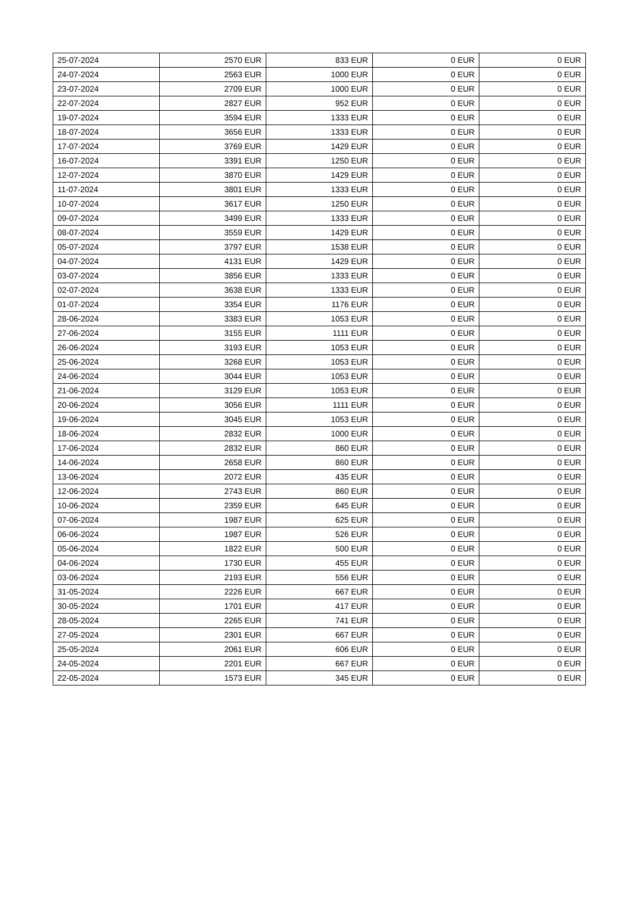| 25-07-2024 | 2570 EUR | 833 EUR | 0 EUR | 0 EUR |
| 24-07-2024 | 2563 EUR | 1000 EUR | 0 EUR | 0 EUR |
| 23-07-2024 | 2709 EUR | 1000 EUR | 0 EUR | 0 EUR |
| 22-07-2024 | 2827 EUR | 952 EUR | 0 EUR | 0 EUR |
| 19-07-2024 | 3594 EUR | 1333 EUR | 0 EUR | 0 EUR |
| 18-07-2024 | 3656 EUR | 1333 EUR | 0 EUR | 0 EUR |
| 17-07-2024 | 3769 EUR | 1429 EUR | 0 EUR | 0 EUR |
| 16-07-2024 | 3391 EUR | 1250 EUR | 0 EUR | 0 EUR |
| 12-07-2024 | 3870 EUR | 1429 EUR | 0 EUR | 0 EUR |
| 11-07-2024 | 3801 EUR | 1333 EUR | 0 EUR | 0 EUR |
| 10-07-2024 | 3617 EUR | 1250 EUR | 0 EUR | 0 EUR |
| 09-07-2024 | 3499 EUR | 1333 EUR | 0 EUR | 0 EUR |
| 08-07-2024 | 3559 EUR | 1429 EUR | 0 EUR | 0 EUR |
| 05-07-2024 | 3797 EUR | 1538 EUR | 0 EUR | 0 EUR |
| 04-07-2024 | 4131 EUR | 1429 EUR | 0 EUR | 0 EUR |
| 03-07-2024 | 3856 EUR | 1333 EUR | 0 EUR | 0 EUR |
| 02-07-2024 | 3638 EUR | 1333 EUR | 0 EUR | 0 EUR |
| 01-07-2024 | 3354 EUR | 1176 EUR | 0 EUR | 0 EUR |
| 28-06-2024 | 3383 EUR | 1053 EUR | 0 EUR | 0 EUR |
| 27-06-2024 | 3155 EUR | 1111 EUR | 0 EUR | 0 EUR |
| 26-06-2024 | 3193 EUR | 1053 EUR | 0 EUR | 0 EUR |
| 25-06-2024 | 3268 EUR | 1053 EUR | 0 EUR | 0 EUR |
| 24-06-2024 | 3044 EUR | 1053 EUR | 0 EUR | 0 EUR |
| 21-06-2024 | 3129 EUR | 1053 EUR | 0 EUR | 0 EUR |
| 20-06-2024 | 3056 EUR | 1111 EUR | 0 EUR | 0 EUR |
| 19-06-2024 | 3045 EUR | 1053 EUR | 0 EUR | 0 EUR |
| 18-06-2024 | 2832 EUR | 1000 EUR | 0 EUR | 0 EUR |
| 17-06-2024 | 2832 EUR | 860 EUR | 0 EUR | 0 EUR |
| 14-06-2024 | 2658 EUR | 860 EUR | 0 EUR | 0 EUR |
| 13-06-2024 | 2072 EUR | 435 EUR | 0 EUR | 0 EUR |
| 12-06-2024 | 2743 EUR | 860 EUR | 0 EUR | 0 EUR |
| 10-06-2024 | 2359 EUR | 645 EUR | 0 EUR | 0 EUR |
| 07-06-2024 | 1987 EUR | 625 EUR | 0 EUR | 0 EUR |
| 06-06-2024 | 1987 EUR | 526 EUR | 0 EUR | 0 EUR |
| 05-06-2024 | 1822 EUR | 500 EUR | 0 EUR | 0 EUR |
| 04-06-2024 | 1730 EUR | 455 EUR | 0 EUR | 0 EUR |
| 03-06-2024 | 2193 EUR | 556 EUR | 0 EUR | 0 EUR |
| 31-05-2024 | 2226 EUR | 667 EUR | 0 EUR | 0 EUR |
| 30-05-2024 | 1701 EUR | 417 EUR | 0 EUR | 0 EUR |
| 28-05-2024 | 2265 EUR | 741 EUR | 0 EUR | 0 EUR |
| 27-05-2024 | 2301 EUR | 667 EUR | 0 EUR | 0 EUR |
| 25-05-2024 | 2061 EUR | 606 EUR | 0 EUR | 0 EUR |
| 24-05-2024 | 2201 EUR | 667 EUR | 0 EUR | 0 EUR |
| 22-05-2024 | 1573 EUR | 345 EUR | 0 EUR | 0 EUR |